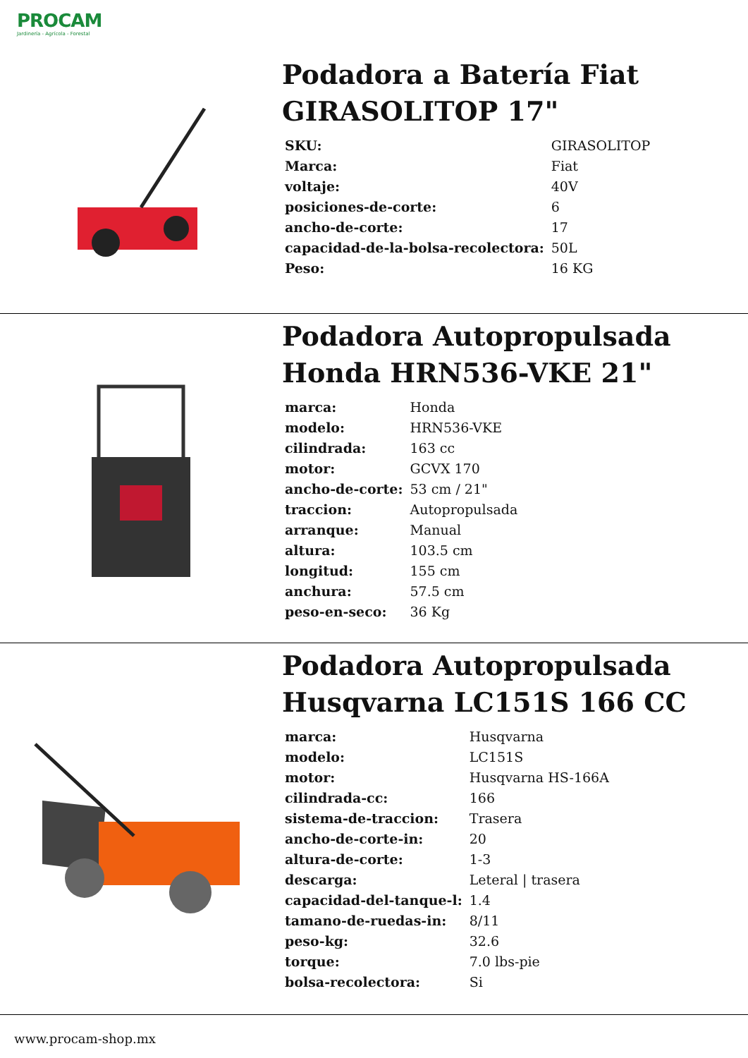PROCAM
Jardinería - Agrícola - Forestal
Podadora a Batería Fiat GIRASOLITOP 17"
| SKU: | GIRASOLITOP |
| Marca: | Fiat |
| voltaje: | 40V |
| posiciones-de-corte: | 6 |
| ancho-de-corte: | 17 |
| capacidad-de-la-bolsa-recolectora: | 50L |
| Peso: | 16 KG |
Podadora Autopropulsada Honda HRN536-VKE 21"
| marca: | Honda |
| modelo: | HRN536-VKE |
| cilindrada: | 163 cc |
| motor: | GCVX 170 |
| ancho-de-corte: | 53 cm / 21" |
| traccion: | Autopropulsada |
| arranque: | Manual |
| altura: | 103.5 cm |
| longitud: | 155 cm |
| anchura: | 57.5 cm |
| peso-en-seco: | 36 Kg |
Podadora Autopropulsada Husqvarna LC151S 166 CC
| marca: | Husqvarna |
| modelo: | LC151S |
| motor: | Husqvarna HS-166A |
| cilindrada-cc: | 166 |
| sistema-de-traccion: | Trasera |
| ancho-de-corte-in: | 20 |
| altura-de-corte: | 1-3 |
| descarga: | Leteral / trasera |
| capacidad-del-tanque-l: | 1.4 |
| tamano-de-ruedas-in: | 8/11 |
| peso-kg: | 32.6 |
| torque: | 7.0 lbs-pie |
| bolsa-recolectora: | Si |
www.procam-shop.mx